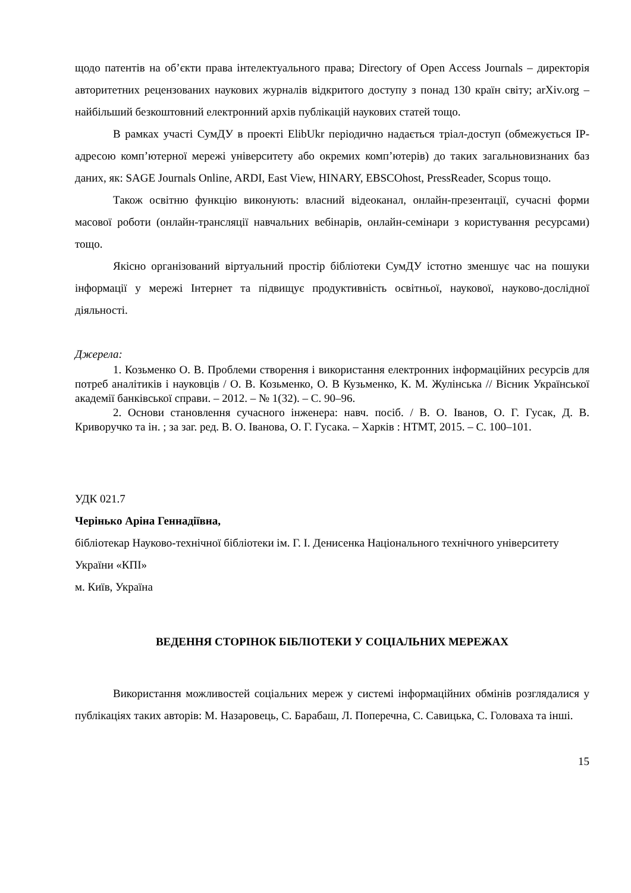щодо патентів на об’єкти права інтелектуального права; Directory of Open Access Journals – директорія авторитетних рецензованих наукових журналів відкритого доступу з понад 130 країн світу; arXiv.org – найбільший безкоштовний електронний архів публікацій наукових статей тощо.
В рамках участі СумДУ в проекті ElibUkr періодично надається тріал-доступ (обмежується IP-адресою комп’ютерної мережі університету або окремих комп’ютерів) до таких загальновизнаних баз даних, як: SAGE Journals Online, ARDI, East View, HINARY, EBSCOhost, PressReader, Scopus тощо.
Також освітню функцію виконують: власний відеоканал, онлайн-презентації, сучасні форми масової роботи (онлайн-трансляції навчальних вебінарів, онлайн-семінари з користування ресурсами) тощо.
Якісно організований віртуальний простір бібліотеки СумДУ істотно зменшує час на пошуки інформації у мережі Інтернет та підвищує продуктивність освітньої, наукової, науково-дослідної діяльності.
Джерела:
1. Козьменко О. В. Проблеми створення і використання електронних інформаційних ресурсів для потреб аналітиків і науковців / О. В. Козьменко, О. В Кузьменко, К. М. Жулінська // Вісник Української академії банківської справи. – 2012. – № 1(32). – С. 90–96.
2. Основи становлення сучасного інженера: навч. посіб. / В. О. Іванов, О. Г. Гусак, Д. В. Криворучко та ін. ; за заг. ред. В. О. Іванова, О. Г. Гусака. – Харків : НТМТ, 2015. – С. 100–101.
УДК 021.7
Черінько Аріна Геннадіївна,
бібліотекар Науково-технічної бібліотеки ім. Г. І. Денисенка Національного технічного університету України «КПІ»
м. Київ, Україна
ВЕДЕННЯ СТОРІНОК БІБЛІОТЕКИ У СОЦІАЛЬНИХ МЕРЕЖАХ
Використання можливостей соціальних мереж у системі інформаційних обмінів розглядалися у публікаціях таких авторів: М. Назаровець, С. Барабаш, Л. Поперечна, С. Савицька, С. Головаха та інші.
15